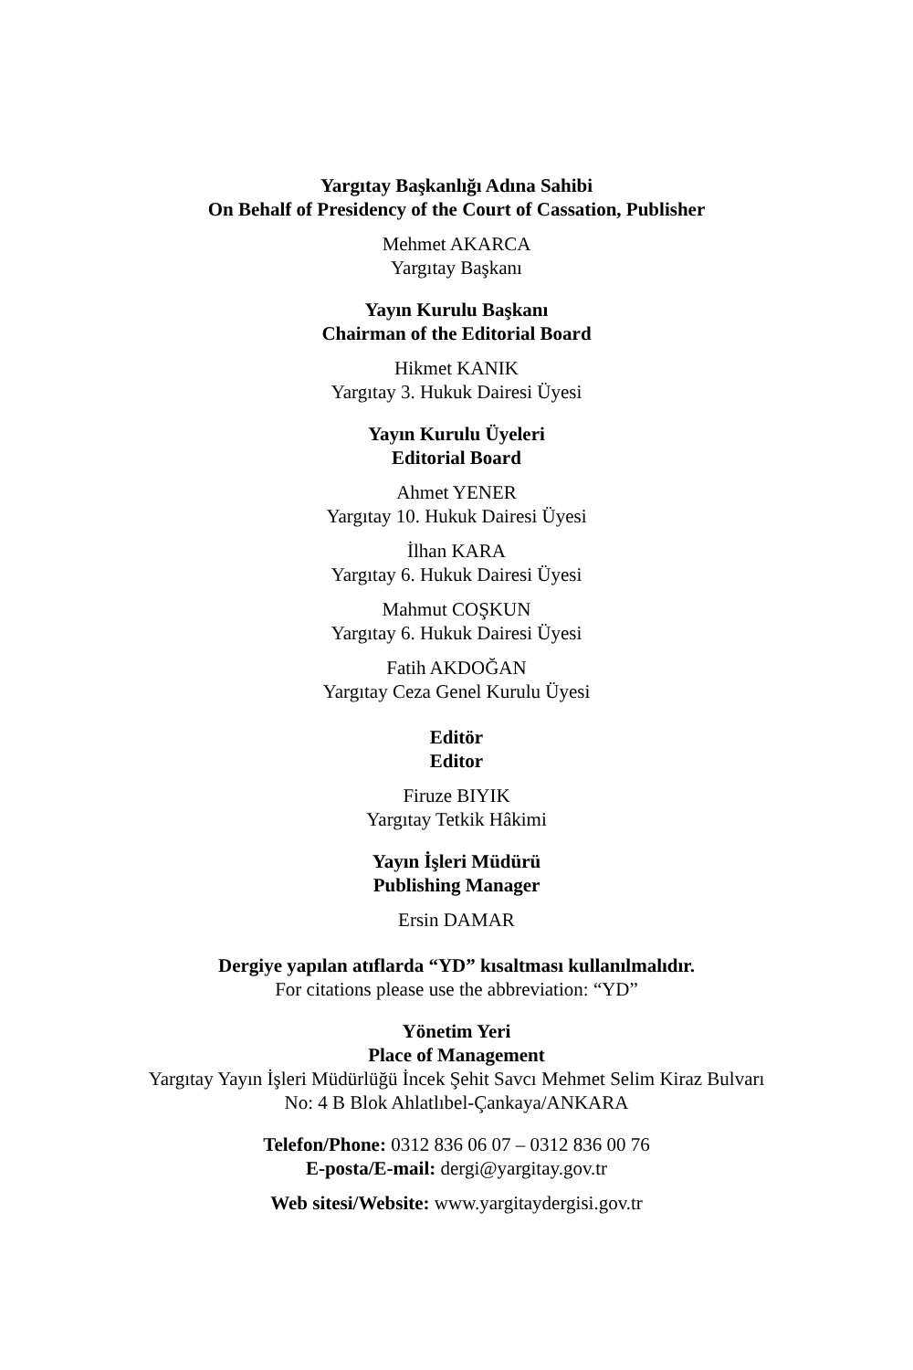Yargıtay Başkanlığı Adına Sahibi
On Behalf of Presidency of the Court of Cassation, Publisher
Mehmet AKARCA
Yargıtay Başkanı
Yayın Kurulu Başkanı
Chairman of the Editorial Board
Hikmet KANIK
Yargıtay 3. Hukuk Dairesi Üyesi
Yayın Kurulu Üyeleri
Editorial Board
Ahmet YENER
Yargıtay 10. Hukuk Dairesi Üyesi
İlhan KARA
Yargıtay 6. Hukuk Dairesi Üyesi
Mahmut COŞKUN
Yargıtay 6. Hukuk Dairesi Üyesi
Fatih AKDOĞAN
Yargıtay Ceza Genel Kurulu Üyesi
Editör
Editor
Firuze BIYIK
Yargıtay Tetkik Hâkimi
Yayın İşleri Müdürü
Publishing Manager
Ersin DAMAR
Dergiye yapılan atıflarda “YD” kısaltması kullanılmalıdır.
For citations please use the abbreviation: “YD”
Yönetim Yeri
Place of Management
Yargıtay Yayın İşleri Müdürlüğü İncek Şehit Savcı Mehmet Selim Kiraz Bulvarı
No: 4 B Blok Ahlatlıbel-Çankaya/ANKARA
Telefon/Phone: 0312 836 06 07 – 0312 836 00 76
E-posta/E-mail: dergi@yargitay.gov.tr
Web sitesi/Website: www.yargitaydergisi.gov.tr